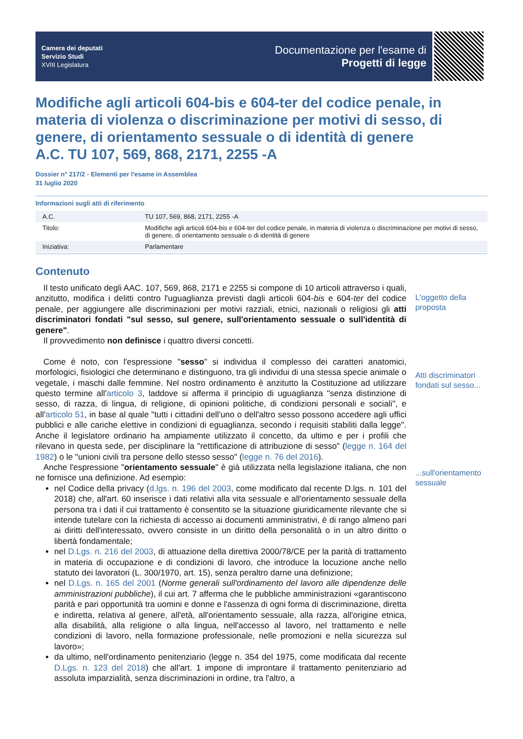Camera dei deputati
Servizio Studi
XVIII Legislatura
Documentazione per l'esame di
Progetti di legge
Modifiche agli articoli 604-bis e 604-ter del codice penale, in materia di violenza o discriminazione per motivi di sesso, di genere, di orientamento sessuale o di identità di genere
A.C. TU 107, 569, 868, 2171, 2255 -A
Dossier n° 217/2 - Elementi per l'esame in Assemblea
31 luglio 2020
Informazioni sugli atti di riferimento
| A.C. | TU 107, 569, 868, 2171, 2255 -A |
| Titolo: | Modifiche agli articoli 604-bis e 604-ter del codice penale, in materia di violenza o discriminazione per motivi di sesso, di genere, di orientamento sessuale o di identità di genere |
| Iniziativa: | Parlamentare |
Contenuto
Il testo unificato degli AAC. 107, 569, 868, 2171 e 2255 si compone di 10 articoli attraverso i quali, anzitutto, modifica i delitti contro l'uguaglianza previsti dagli articoli 604-bis e 604-ter del codice penale, per aggiungere alle discriminazioni per motivi razziali, etnici, nazionali o religiosi gli atti discriminatori fondati "sul sesso, sul genere, sull'orientamento sessuale o sull'identità di genere".
Il provvedimento non definisce i quattro diversi concetti.
Come è noto, con l'espressione "sesso" si individua il complesso dei caratteri anatomici, morfologici, fisiologici che determinano e distinguono, tra gli individui di una stessa specie animale o vegetale, i maschi dalle femmine. Nel nostro ordinamento è anzitutto la Costituzione ad utilizzare questo termine all'articolo 3, laddove si afferma il principio di uguaglianza "senza distinzione di sesso, di razza, di lingua, di religione, di opinioni politiche, di condizioni personali e sociali", e all'articolo 51, in base al quale "tutti i cittadini dell'uno o dell'altro sesso possono accedere agli uffici pubblici e alle cariche elettive in condizioni di eguaglianza, secondo i requisiti stabiliti dalla legge". Anche il legislatore ordinario ha ampiamente utilizzato il concetto, da ultimo e per i profili che rilevano in questa sede, per disciplinare la "rettificazione di attribuzione di sesso" (legge n. 164 del 1982) o le "unioni civili tra persone dello stesso sesso" (legge n. 76 del 2016).
Anche l'espressione "orientamento sessuale" è già utilizzata nella legislazione italiana, che non ne fornisce una definizione. Ad esempio:
nel Codice della privacy (d.lgs. n. 196 del 2003, come modificato dal recente D.lgs. n. 101 del 2018) che, all'art. 60 inserisce i dati relativi alla vita sessuale e all'orientamento sessuale della persona tra i dati il cui trattamento è consentito se la situazione giuridicamente rilevante che si intende tutelare con la richiesta di accesso ai documenti amministrativi, è di rango almeno pari ai diritti dell'interessato, ovvero consiste in un diritto della personalità o in un altro diritto o libertà fondamentale;
nel D.Lgs. n. 216 del 2003, di attuazione della direttiva 2000/78/CE per la parità di trattamento in materia di occupazione e di condizioni di lavoro, che introduce la locuzione anche nello statuto dei lavoratori (L. 300/1970, art. 15), senza peraltro darne una definizione;
nel D.Lgs. n. 165 del 2001 (Norme generali sull'ordinamento del lavoro alle dipendenze delle amministrazioni pubbliche), il cui art. 7 afferma che le pubbliche amministrazioni «garantiscono parità e pari opportunità tra uomini e donne e l'assenza di ogni forma di discriminazione, diretta e indiretta, relativa al genere, all'età, all'orientamento sessuale, alla razza, all'origine etnica, alla disabilità, alla religione o alla lingua, nell'accesso al lavoro, nel trattamento e nelle condizioni di lavoro, nella formazione professionale, nelle promozioni e nella sicurezza sul lavoro»;
da ultimo, nell'ordinamento penitenziario (legge n. 354 del 1975, come modificata dal recente D.Lgs. n. 123 del 2018) che all'art. 1 impone di improntare il trattamento penitenziario ad assoluta imparzialità, senza discriminazioni in ordine, tra l'altro, a
L'oggetto della proposta
Atti discriminatori fondati sul sesso...
...sull'orientamento sessuale